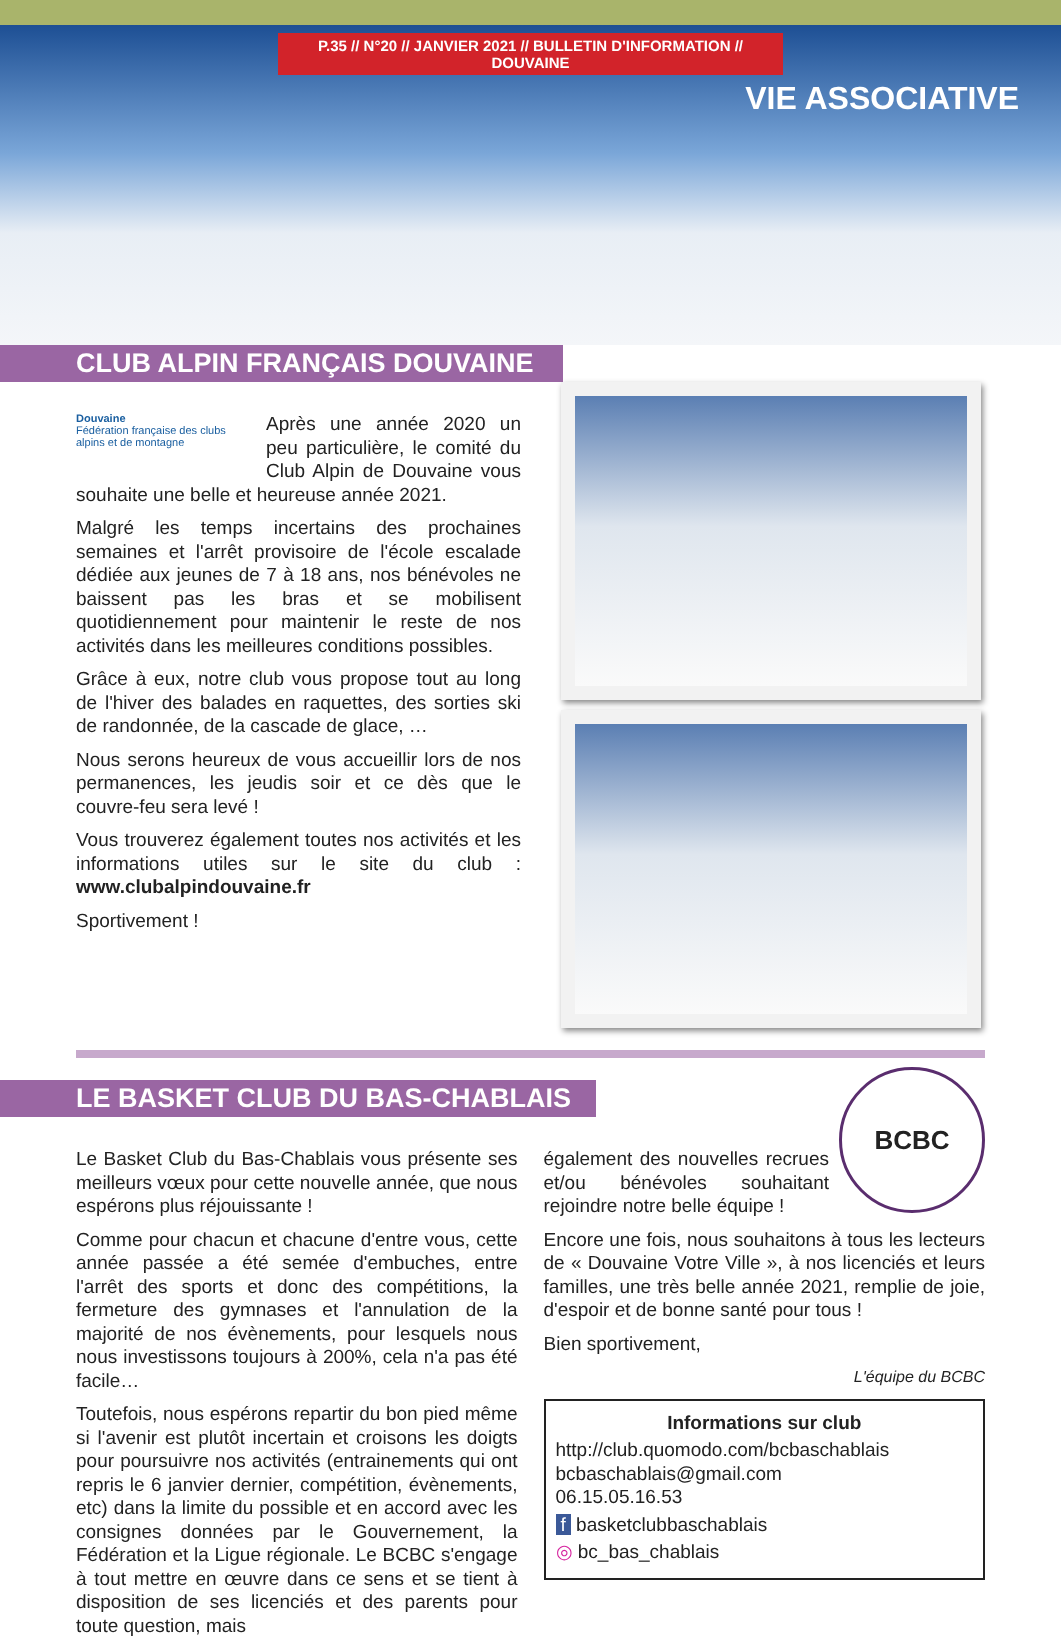P.35 // N°20 // JANVIER 2021 // BULLETIN D'INFORMATION // DOUVAINE
VIE ASSOCIATIVE
CLUB ALPIN FRANÇAIS DOUVAINE
Douvaine
Fédération française des clubs alpins et de montagne
Après une année 2020 un peu particulière, le comité du Club Alpin de Douvaine vous souhaite une belle et heureuse année 2021.
Malgré les temps incertains des prochaines semaines et l'arrêt provisoire de l'école escalade dédiée aux jeunes de 7 à 18 ans, nos bénévoles ne baissent pas les bras et se mobilisent quotidiennement pour maintenir le reste de nos activités dans les meilleures conditions possibles.
Grâce à eux, notre club vous propose tout au long de l'hiver des balades en raquettes, des sorties ski de randonnée, de la cascade de glace, …
Nous serons heureux de vous accueillir lors de nos permanences, les jeudis soir et ce dès que le couvre-feu sera levé !
Vous trouverez également toutes nos activités et les informations utiles sur le site du club : www.clubalpindouvaine.fr
Sportivement !
LE BASKET CLUB DU BAS-CHABLAIS
Le Basket Club du Bas-Chablais vous présente ses meilleurs vœux pour cette nouvelle année, que nous espérons plus réjouissante !
Comme pour chacun et chacune d'entre vous, cette année passée a été semée d'embuches, entre l'arrêt des sports et donc des compétitions, la fermeture des gymnases et l'annulation de la majorité de nos évènements, pour lesquels nous nous investissons toujours à 200%, cela n'a pas été facile…
Toutefois, nous espérons repartir du bon pied même si l'avenir est plutôt incertain et croisons les doigts pour poursuivre nos activités (entrainements qui ont repris le 6 janvier dernier, compétition, évènements, etc) dans la limite du possible et en accord avec les consignes données par le Gouvernement, la Fédération et la Ligue régionale. Le BCBC s'engage à tout mettre en œuvre dans ce sens et se tient à disposition de ses licenciés et des parents pour toute question, mais
BCBC
également des nouvelles recrues et/ou bénévoles souhaitant rejoindre notre belle équipe !
Encore une fois, nous souhaitons à tous les lecteurs de « Douvaine Votre Ville », à nos licenciés et leurs familles, une très belle année 2021, remplie de joie, d'espoir et de bonne santé pour tous !
Bien sportivement,
L'équipe du BCBC
Informations sur club
http://club.quomodo.com/bcbaschablais
bcbaschablais@gmail.com
06.15.05.16.53
f basketclubbaschablais
◎ bc_bas_chablais